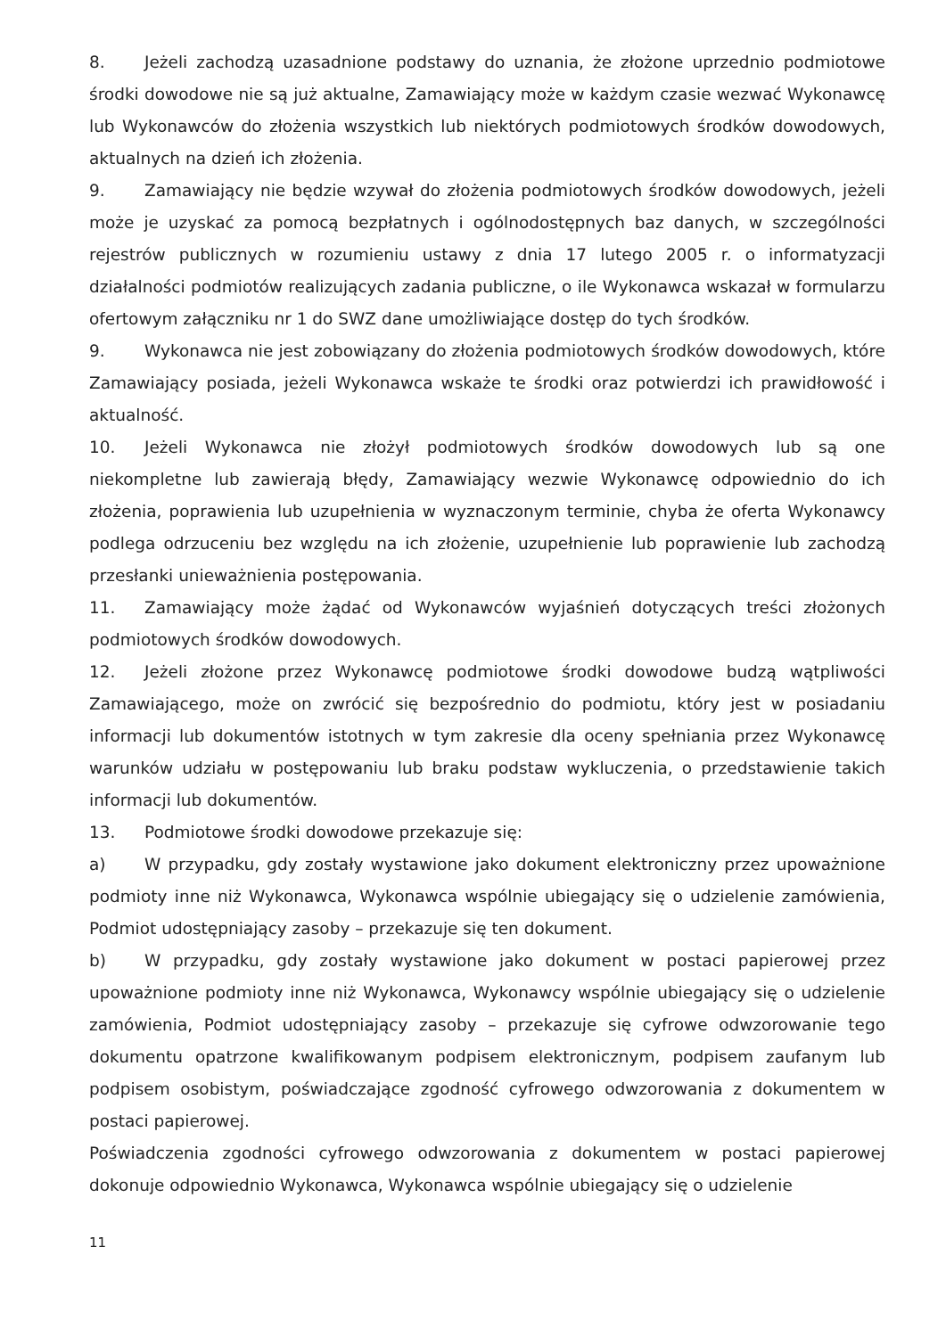8. Jeżeli zachodzą uzasadnione podstawy do uznania, że złożone uprzednio podmiotowe środki dowodowe nie są już aktualne, Zamawiający może w każdym czasie wezwać Wykonawcę lub Wykonawców do złożenia wszystkich lub niektórych podmiotowych środków dowodowych, aktualnych na dzień ich złożenia.
9. Zamawiający nie będzie wzywał do złożenia podmiotowych środków dowodowych, jeżeli może je uzyskać za pomocą bezpłatnych i ogólnodostępnych baz danych, w szczególności rejestrów publicznych w rozumieniu ustawy z dnia 17 lutego 2005 r. o informatyzacji działalności podmiotów realizujących zadania publiczne, o ile Wykonawca wskazał w formularzu ofertowym załączniku nr 1 do SWZ dane umożliwiające dostęp do tych środków.
9. Wykonawca nie jest zobowiązany do złożenia podmiotowych środków dowodowych, które Zamawiający posiada, jeżeli Wykonawca wskaże te środki oraz potwierdzi ich prawidłowość i aktualność.
10. Jeżeli Wykonawca nie złożył podmiotowych środków dowodowych lub są one niekompletne lub zawierają błędy, Zamawiający wezwie Wykonawcę odpowiednio do ich złożenia, poprawienia lub uzupełnienia w wyznaczonym terminie, chyba że oferta Wykonawcy podlega odrzuceniu bez względu na ich złożenie, uzupełnienie lub poprawienie lub zachodzą przesłanki unieważnienia postępowania.
11. Zamawiający może żądać od Wykonawców wyjaśnień dotyczących treści złożonych podmiotowych środków dowodowych.
12. Jeżeli złożone przez Wykonawcę podmiotowe środki dowodowe budzą wątpliwości Zamawiającego, może on zwrócić się bezpośrednio do podmiotu, który jest w posiadaniu informacji lub dokumentów istotnych w tym zakresie dla oceny spełniania przez Wykonawcę warunków udziału w postępowaniu lub braku podstaw wykluczenia, o przedstawienie takich informacji lub dokumentów.
13. Podmiotowe środki dowodowe przekazuje się:
a) W przypadku, gdy zostały wystawione jako dokument elektroniczny przez upoważnione podmioty inne niż Wykonawca, Wykonawca wspólnie ubiegający się o udzielenie zamówienia, Podmiot udostępniający zasoby – przekazuje się ten dokument.
b) W przypadku, gdy zostały wystawione jako dokument w postaci papierowej przez upoważnione podmioty inne niż Wykonawca, Wykonawcy wspólnie ubiegający się o udzielenie zamówienia, Podmiot udostępniający zasoby – przekazuje się cyfrowe odwzorowanie tego dokumentu opatrzone kwalifikowanym podpisem elektronicznym, podpisem zaufanym lub podpisem osobistym, poświadczające zgodność cyfrowego odwzorowania z dokumentem w postaci papierowej.
Poświadczenia zgodności cyfrowego odwzorowania z dokumentem w postaci papierowej dokonuje odpowiednio Wykonawca, Wykonawca wspólnie ubiegający się o udzielenie
11